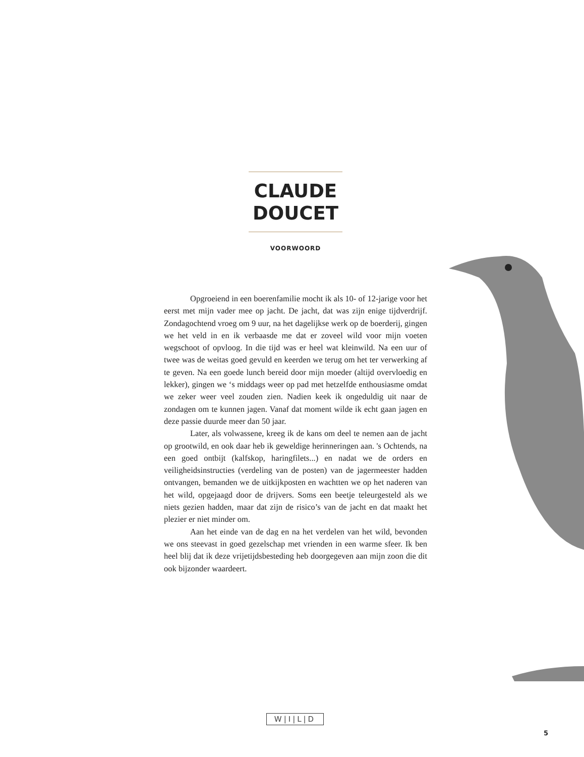CLAUDE DOUCET
VOORWOORD
Opgroeiend in een boerenfamilie mocht ik als 10- of 12-jarige voor het eerst met mijn vader mee op jacht. De jacht, dat was zijn enige tijdverdrijf. Zondagochtend vroeg om 9 uur, na het dagelijkse werk op de boerderij, gingen we het veld in en ik verbaasde me dat er zoveel wild voor mijn voeten wegschoot of opvloog. In die tijd was er heel wat kleinwild. Na een uur of twee was de weitas goed gevuld en keerden we terug om het ter verwerking af te geven. Na een goede lunch bereid door mijn moeder (altijd overvloedig en lekker), gingen we ‘s middags weer op pad met hetzelfde enthousiasme omdat we zeker weer veel zouden zien. Nadien keek ik ongeduldig uit naar de zondagen om te kunnen jagen. Vanaf dat moment wilde ik echt gaan jagen en deze passie duurde meer dan 50 jaar.
Later, als volwassene, kreeg ik de kans om deel te nemen aan de jacht op grootwild, en ook daar heb ik geweldige herinneringen aan. 's Ochtends, na een goed ontbijt (kalfskop, haringfilets...) en nadat we de orders en veiligheidsinstructies (verdeling van de posten) van de jagermeester hadden ontvangen, bemanden we de uitkijkposten en wachtten we op het naderen van het wild, opgejaagd door de drijvers. Soms een beetje teleurgesteld als we niets gezien hadden, maar dat zijn de risico’s van de jacht en dat maakt het plezier er niet minder om.
Aan het einde van de dag en na het verdelen van het wild, bevonden we ons steevast in goed gezelschap met vrienden in een warme sfeer. Ik ben heel blij dat ik deze vrijetijdsbesteding heb doorgegeven aan mijn zoon die dit ook bijzonder waardeert.
W|I|L|D
5